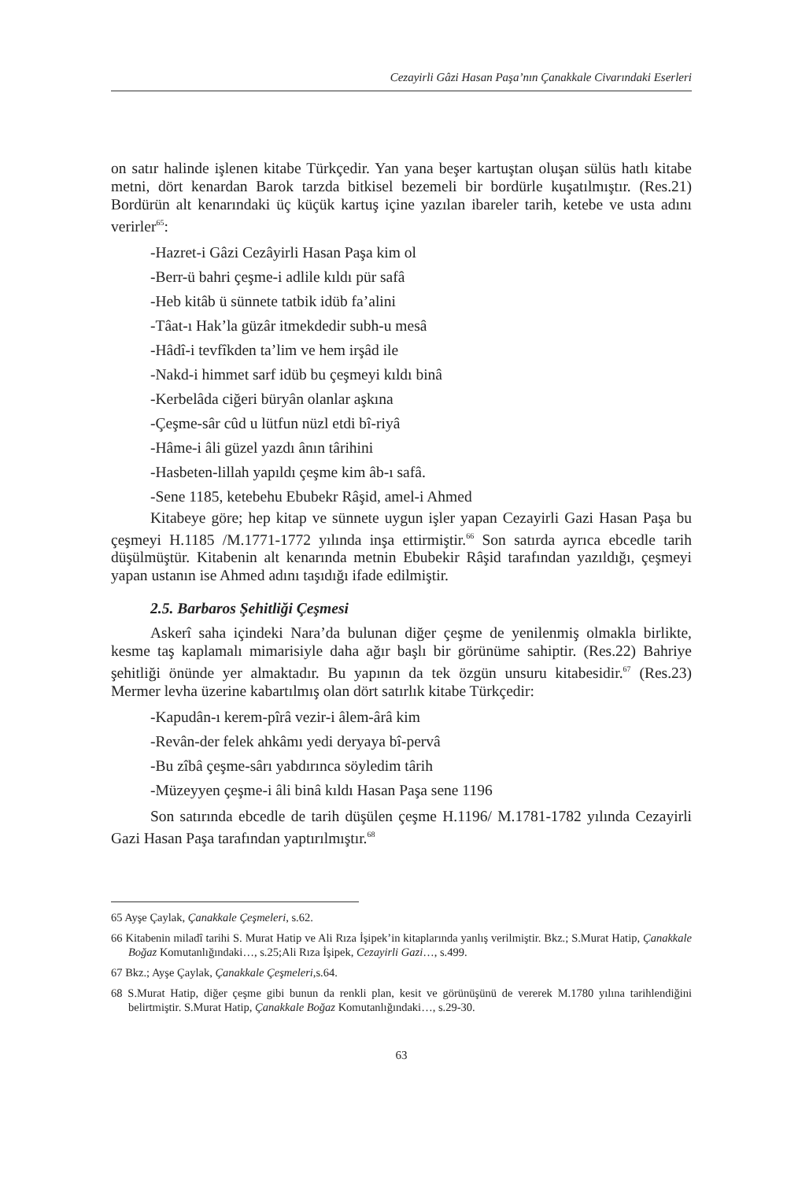Cezayirli Gâzi Hasan Paşa’nın Çanakkale Civarındaki Eserleri
on satır halinde işlenen kitabe Türkçedir. Yan yana beşer kartuştan oluşan sülüs hatlı kitabe metni, dört kenardan Barok tarzda bitkisel bezemeli bir bordürle kuşatılmıştır. (Res.21) Bordürün alt kenarındaki üç küçük kartuş içine yazılan ibareler tarih, ketebe ve usta adını verirler<sup>65</sup>:
-Hazret-i Gâzi Cezâyirli Hasan Paşa kim ol
-Berr-ü bahri çeşme-i adlile kıldı pür safâ
-Heb kitâb ü sünnete tatbik idüb fa’alini
-Tâat-ı Hak’la güzâr itmekdedir subh-u mesâ
-Hâdî-i tevfîkden ta’lim ve hem irşâd ile
-Nakd-i himmet sarf idüb bu çeşmeyi kıldı binâ
-Kerbelâda ciğeri büryân olanlar aşkına
-Çeşme-sâr cûd u lütfun nüzl etdi bî-riyâ
-Hâme-i âli güzel yazdı ânın târihini
-Hasbeten-lillah yapıldı çeşme kim âb-ı safâ.
-Sene 1185, ketebehu Ebubekr Râşid, amel-i Ahmed
Kitabeye göre; hep kitap ve sünnete uygun işler yapan Cezayirli Gazi Hasan Paşa bu çeşmeyi H.1185 /M.1771-1772 yılında inşa ettirmiştir.<sup>66</sup> Son satırda ayrıca ebcedle tarih düşülmüştür. Kitabenin alt kenarında metnin Ebubekir Râşid tarafından yazıldığı, çeşmeyi yapan ustanın ise Ahmed adını taşıdığı ifade edilmiştir.
2.5. Barbaros Şehitliği Çeşmesi
Askerî saha içindeki Nara’da bulunan diğer çeşme de yenilenmiş olmakla birlikte, kesme taş kaplamalı mimarisiyle daha ağır başlı bir görünüme sahiptir. (Res.22) Bahriye şehitliği önünde yer almaktadır. Bu yapının da tek özgün unsuru kitabesidir.<sup>67</sup> (Res.23) Mermer levha üzerine kabartılmış olan dört satırlık kitabe Türkçedir:
-Kapudân-ı kerem-pîrâ vezir-i âlem-ârâ kim
-Revân-der felek ahkâmı yedi deryaya bî-pervâ
-Bu zîbâ çeşme-sârı yabdırınca söyledim târih
-Müzeyyen çeşme-i âli binâ kıldı Hasan Paşa sene 1196
Son satırında ebcedle de tarih düşülen çeşme H.1196/ M.1781-1782 yılında Cezayirli Gazi Hasan Paşa tarafından yaptırılmıştır.<sup>68</sup>
65 Ayşe Çaylak, Çanakkale Çeşmeleri, s.62.
66 Kitabenin miladî tarihi S. Murat Hatip ve Ali Rıza İşipek’in kitaplarında yanlış verilmiştir. Bkz.; S.Murat Hatip, Çanakkale Boğaz Komutanlığındaki…, s.25;Ali Rıza İşipek, Cezayirli Gazi…, s.499.
67 Bkz.; Ayşe Çaylak, Çanakkale Çeşmeleri,s.64.
68 S.Murat Hatip, diğer çeşme gibi bunun da renkli plan, kesit ve görünüşünü de vererek M.1780 yılına tarihlendiğini belirtmiştir. S.Murat Hatip, Çanakkale Boğaz Komutanlığındaki…, s.29-30.
63